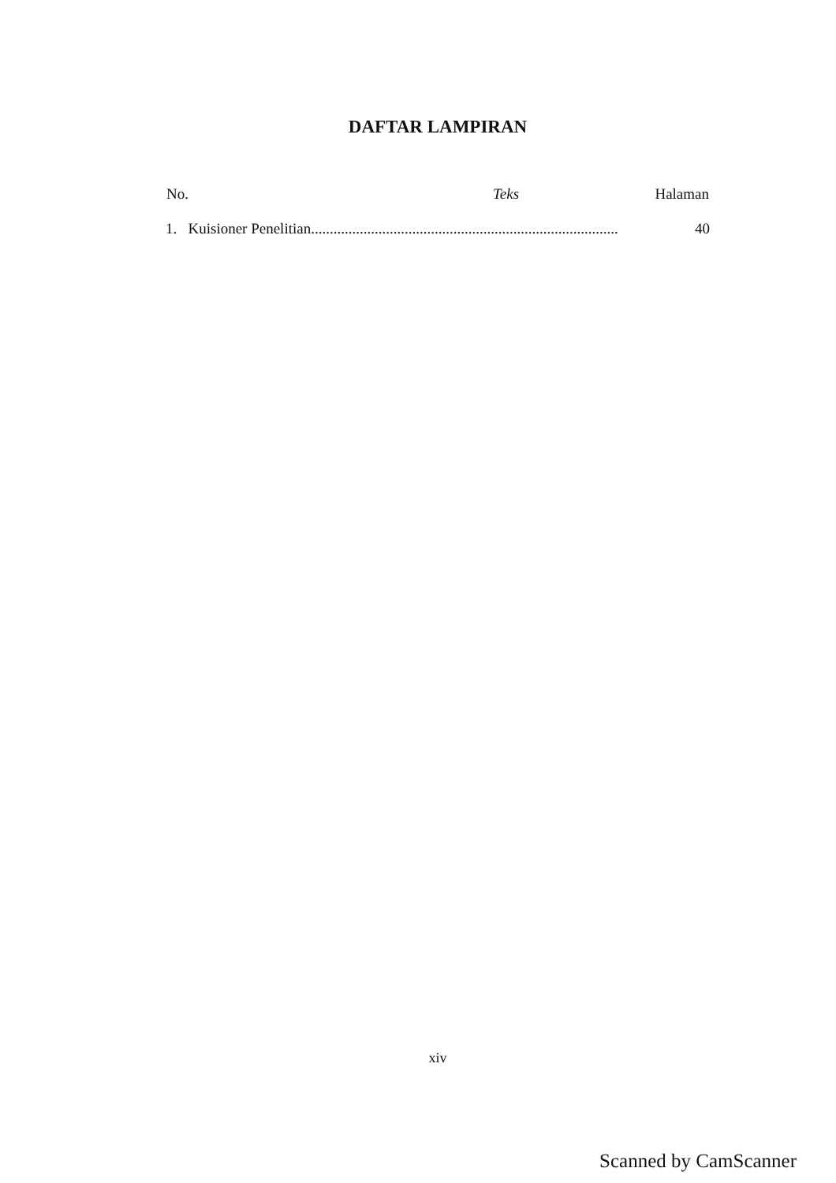DAFTAR LAMPIRAN
| No. | Teks | Halaman |
| --- | --- | --- |
| 1. Kuisioner Penelitian.................................................................................. | | 40 |
xiv
Scanned by CamScanner